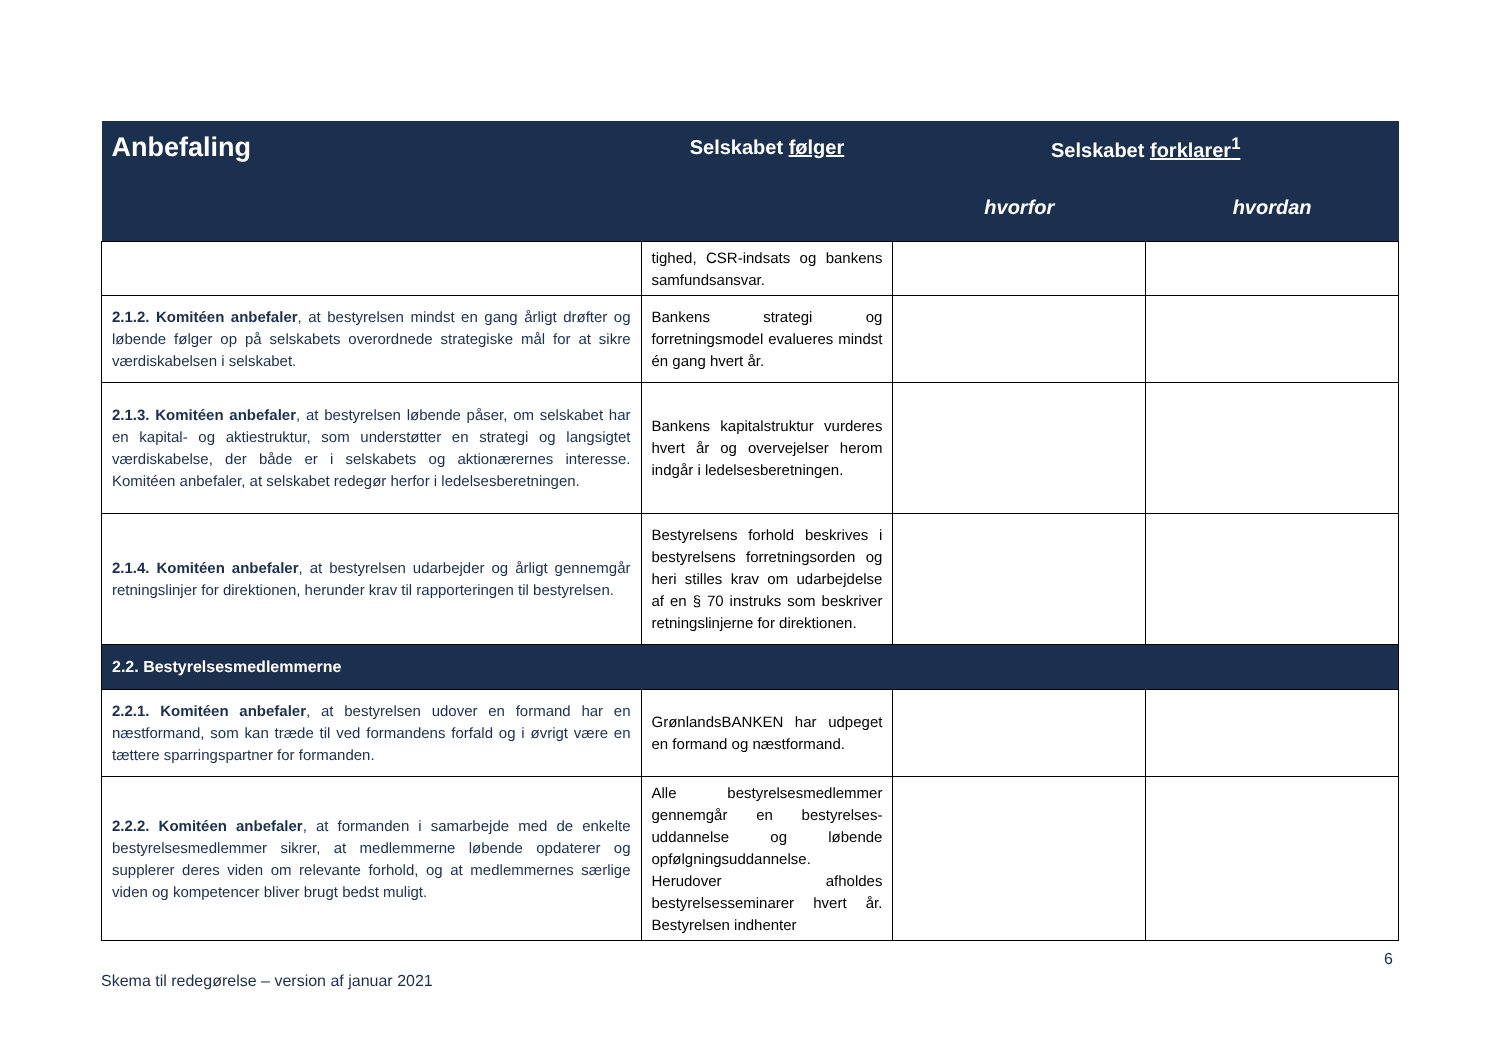| Anbefaling | Selskabet følger | Selskabet forklarer<sup>1</sup> | |
| --- | --- | --- | --- |
| | | hvorfor | hvordan |
| | tighed, CSR-indsats og bankens samfundsansvar. | | |
| 2.1.2. Komitéen anbefaler , at bestyrelsen mindst en gang årligt drøfter og løbende følger op på selskabets overordnede strategiske mål for at sikre værdiskabelsen i selskabet. | Bankens strategi og forretningsmodel evalueres mindst én gang hvert år. | | |
| 2.1.3. Komitéen anbefaler , at bestyrelsen løbende påser, om selskabet har en kapital- og aktiestruktur, som understøtter en strategi og langsigtet værdiskabelse, der både er i selskabets og aktionærernes interesse. Komitéen anbefaler, at selskabet redegør herfor i ledelsesberetningen. | Bankens kapitalstruktur vurderes hvert år og overvejelser herom indgår i ledelsesberetningen. | | |
| 2.1.4. Komitéen anbefaler , at bestyrelsen udarbejder og årligt gennemgår retningslinjer for direktionen, herunder krav til rapporteringen til bestyrelsen. | Bestyrelsens forhold beskrives i bestyrelsens forretningsorden og heri stilles krav om udarbejdelse af en § 70 instruks som beskriver retningslinjerne for direktionen. | | |
| 2.2. Bestyrelsesmedlemmerne | | | |
| 2.2.1. Komitéen anbefaler , at bestyrelsen udover en formand har en næstformand, som kan træde til ved formandens forfald og i øvrigt være en tættere sparringspartner for formanden. | GrønlandsBANKEN har udpeget en formand og næstformand. | | |
| 2.2.2. Komitéen anbefaler , at formanden i samarbejde med de enkelte bestyrelsesmedlemmer sikrer, at medlemmerne løbende opdaterer og supplerer deres viden om relevante forhold, og at medlemmernes særlige viden og kompetencer bliver brugt bedst muligt. | Alle bestyrelsesmedlemmer gennemgår en bestyrelses-uddannelse og løbende opfølgningsuddannelse. Herudover afholdes bestyrelsesseminarer hvert år. Bestyrelsen indhenter | | |
6
Skema til redegørelse – version af januar 2021